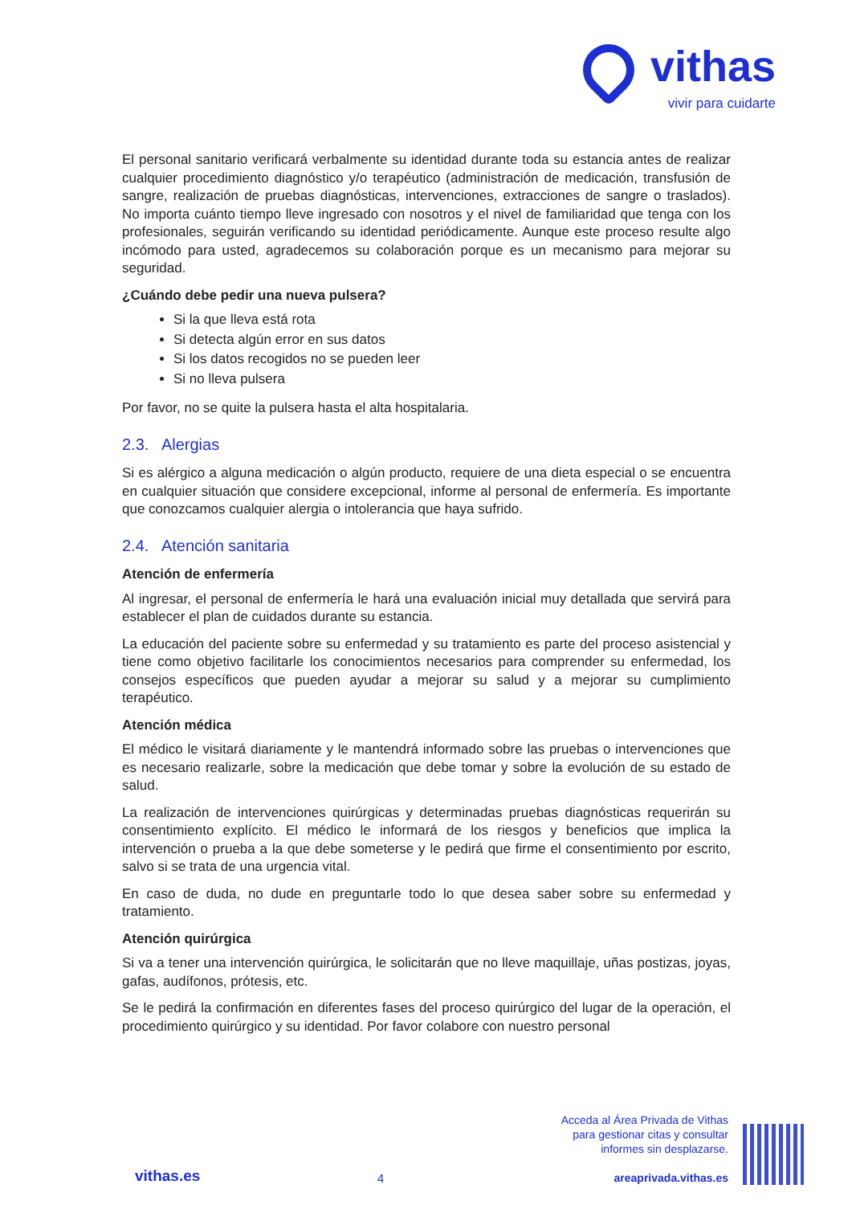vithas
vivir para cuidarte
El personal sanitario verificará verbalmente su identidad durante toda su estancia antes de realizar cualquier procedimiento diagnóstico y/o terapéutico (administración de medicación, transfusión de sangre, realización de pruebas diagnósticas, intervenciones, extracciones de sangre o traslados). No importa cuánto tiempo lleve ingresado con nosotros y el nivel de familiaridad que tenga con los profesionales, seguirán verificando su identidad periódicamente. Aunque este proceso resulte algo incómodo para usted, agradecemos su colaboración porque es un mecanismo para mejorar su seguridad.
¿Cuándo debe pedir una nueva pulsera?
Si la que lleva está rota
Si detecta algún error en sus datos
Si los datos recogidos no se pueden leer
Si no lleva pulsera
Por favor, no se quite la pulsera hasta el alta hospitalaria.
2.3. Alergias
Si es alérgico a alguna medicación o algún producto, requiere de una dieta especial o se encuentra en cualquier situación que considere excepcional, informe al personal de enfermería. Es importante que conozcamos cualquier alergia o intolerancia que haya sufrido.
2.4. Atención sanitaria
Atención de enfermería
Al ingresar, el personal de enfermería le hará una evaluación inicial muy detallada que servirá para establecer el plan de cuidados durante su estancia.
La educación del paciente sobre su enfermedad y su tratamiento es parte del proceso asistencial y tiene como objetivo facilitarle los conocimientos necesarios para comprender su enfermedad, los consejos específicos que pueden ayudar a mejorar su salud y a mejorar su cumplimiento terapéutico.
Atención médica
El médico le visitará diariamente y le mantendrá informado sobre las pruebas o intervenciones que es necesario realizarle, sobre la medicación que debe tomar y sobre la evolución de su estado de salud.
La realización de intervenciones quirúrgicas y determinadas pruebas diagnósticas requerirán su consentimiento explícito. El médico le informará de los riesgos y beneficios que implica la intervención o prueba a la que debe someterse y le pedirá que firme el consentimiento por escrito, salvo si se trata de una urgencia vital.
En caso de duda, no dude en preguntarle todo lo que desea saber sobre su enfermedad y tratamiento.
Atención quirúrgica
Si va a tener una intervención quirúrgica, le solicitarán que no lleve maquillaje, uñas postizas, joyas, gafas, audífonos, prótesis, etc.
Se le pedirá la confirmación en diferentes fases del proceso quirúrgico del lugar de la operación, el procedimiento quirúrgico y su identidad. Por favor colabore con nuestro personal
vithas.es
4
Acceda al Área Privada de Vithas
para gestionar citas y consultar
informes sin desplazarse.
areaprivada.vithas.es